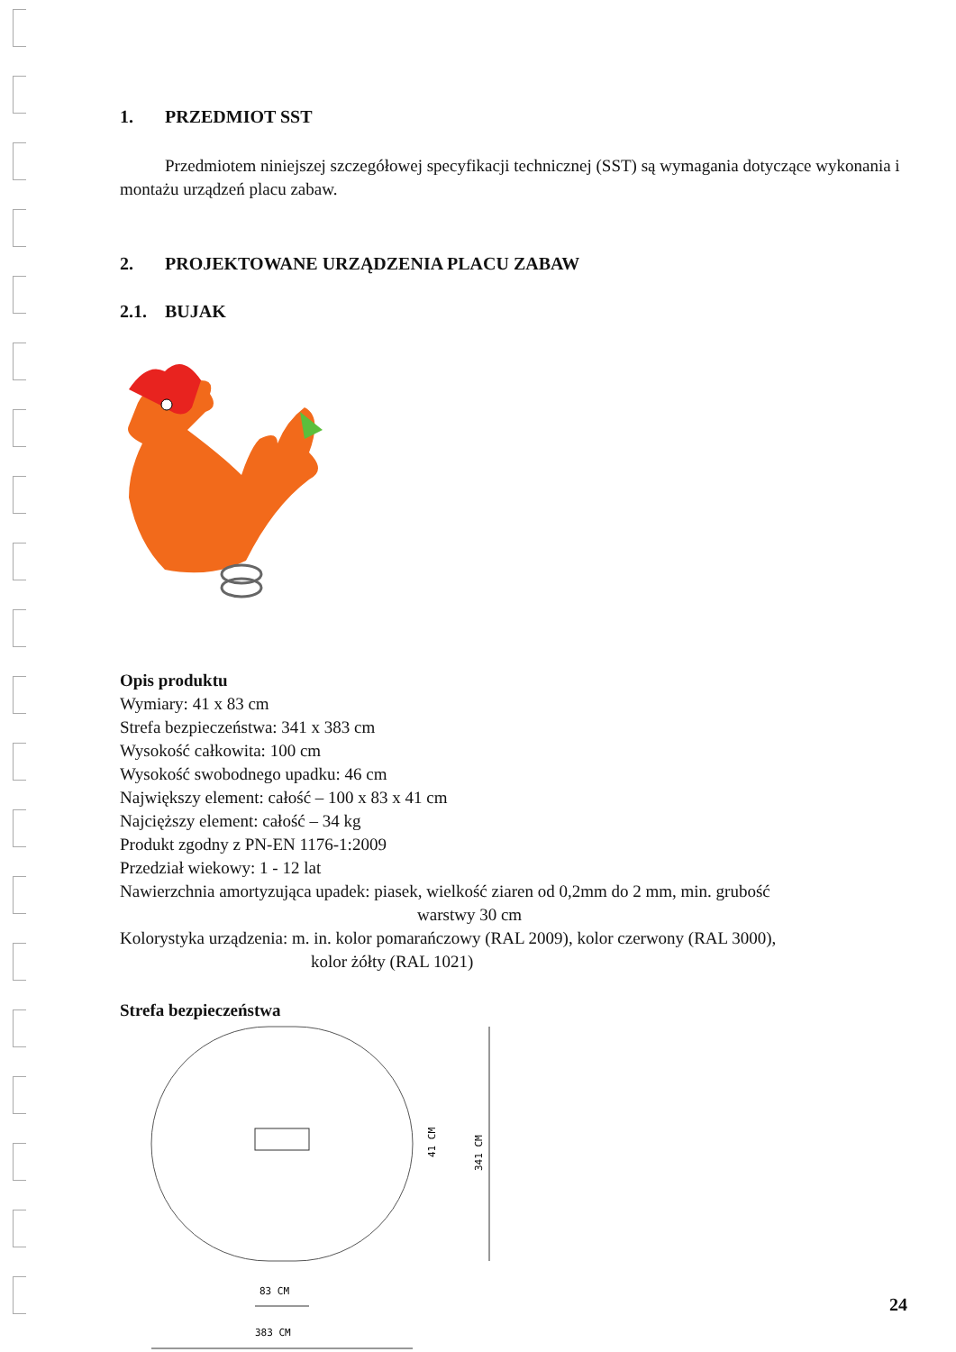1. PRZEDMIOT SST
Przedmiotem niniejszej szczegółowej specyfikacji technicznej (SST) są wymagania dotyczące wykonania i montażu urządzeń placu zabaw.
2. PROJEKTOWANE URZĄDZENIA PLACU ZABAW
2.1. BUJAK
Opis produktu
Wymiary: 41 x 83 cm
Strefa bezpieczeństwa: 341 x 383 cm
Wysokość całkowita: 100 cm
Wysokość swobodnego upadku: 46 cm
Największy element: całość – 100 x 83 x 41 cm
Najcięższy element: całość – 34 kg
Produkt zgodny z PN-EN 1176-1:2009
Przedział wiekowy: 1 - 12 lat
Nawierzchnia amortyzująca upadek: piasek, wielkość ziaren od 0,2mm do 2 mm, min. grubość
warstwy 30 cm
Kolorystyka urządzenia: m. in. kolor pomarańczowy (RAL 2009), kolor czerwony (RAL 3000),
kolor żółty (RAL 1021)
Strefa bezpieczeństwa
41 CM
341 CM
83 CM
383 CM
24